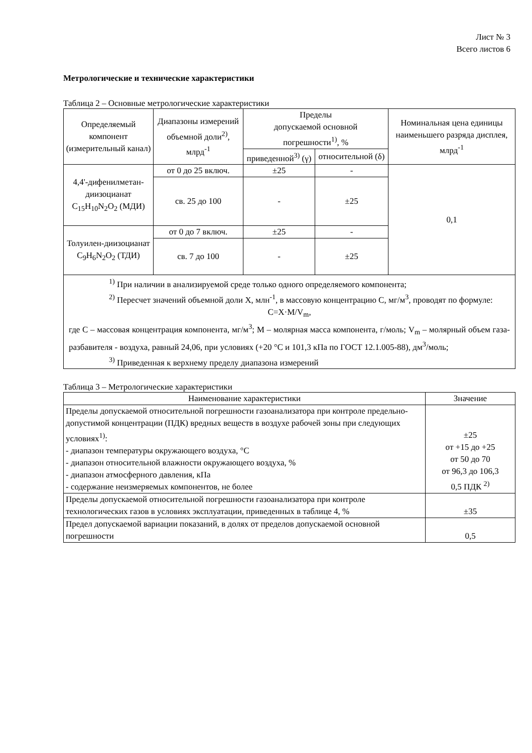Лист № 3
Всего листов 6
Метрологические и технические характеристики
Таблица 2 – Основные метрологические характеристики
| Определяемый компонент (измерительный канал) | Диапазоны измерений объемной доли<sup>2)</sup>, млрд<sup>-1</sup> | Пределы допускаемой основной погрешности<sup>1)</sup>, % | | Номинальная цена единицы наименьшего разряда дисплея, млрд<sup>-1</sup> |
| --- | --- | --- | --- | --- |
| | | приведенной<sup>3)</sup> (γ) | относительной (δ) | |
| 4,4'-дифенилметан-диизоцианат C<sub>15</sub>H<sub>10</sub>N<sub>2</sub>O<sub>2</sub> (МДИ) | от 0 до 25 включ. | ±25 | - | 0,1 |
| | св. 25 до 100 | - | ±25 | |
| Толуилен-диизоцианат C<sub>9</sub>H<sub>6</sub>N<sub>2</sub>O<sub>2</sub> (ТДИ) | от 0 до 7 включ. | ±25 | - | |
| | св. 7 до 100 | - | ±25 | |
| <sup>1)</sup> При наличии в анализируемой среде только одного определяемого компонента; <sup>2)</sup> Пересчет значений объемной доли X, млн<sup>-1</sup>, в массовую концентрацию C, мг/м<sup>3</sup>, проводят по формуле: C=X·M/V<sub>m</sub>, где C – массовая концентрация компонента, мг/м<sup>3</sup>; M – молярная масса компонента, г/моль; V<sub>m</sub> – молярный объем газа-разбавителя - воздуха, равный 24,06, при условиях (+20 °С и 101,3 кПа по ГОСТ 12.1.005-88), дм<sup>3</sup>/моль; <sup>3)</sup> Приведенная к верхнему пределу диапазона измерений | | | | |
Таблица 3 – Метрологические характеристики
| Наименование характеристики | Значение |
| --- | --- |
| Пределы допускаемой относительной погрешности газоанализатора при контроле предельно-допустимой концентрации (ПДК) вредных веществ в воздухе рабочей зоны при следующих условиях<sup>1)</sup>: - диапазон температуры окружающего воздуха, °С - диапазон относительной влажности окружающего воздуха, % - диапазон атмосферного давления, кПа - содержание неизмеряемых компонентов, не более | ±25 от +15 до +25 от 50 до 70 от 96,3 до 106,3 0,5 ПДК <sup>2)</sup> |
| Пределы допускаемой относительной погрешности газоанализатора при контроле технологических газов в условиях эксплуатации, приведенных в таблице 4, % | ±35 |
| Предел допускаемой вариации показаний, в долях от пределов допускаемой основной погрешности | 0,5 |